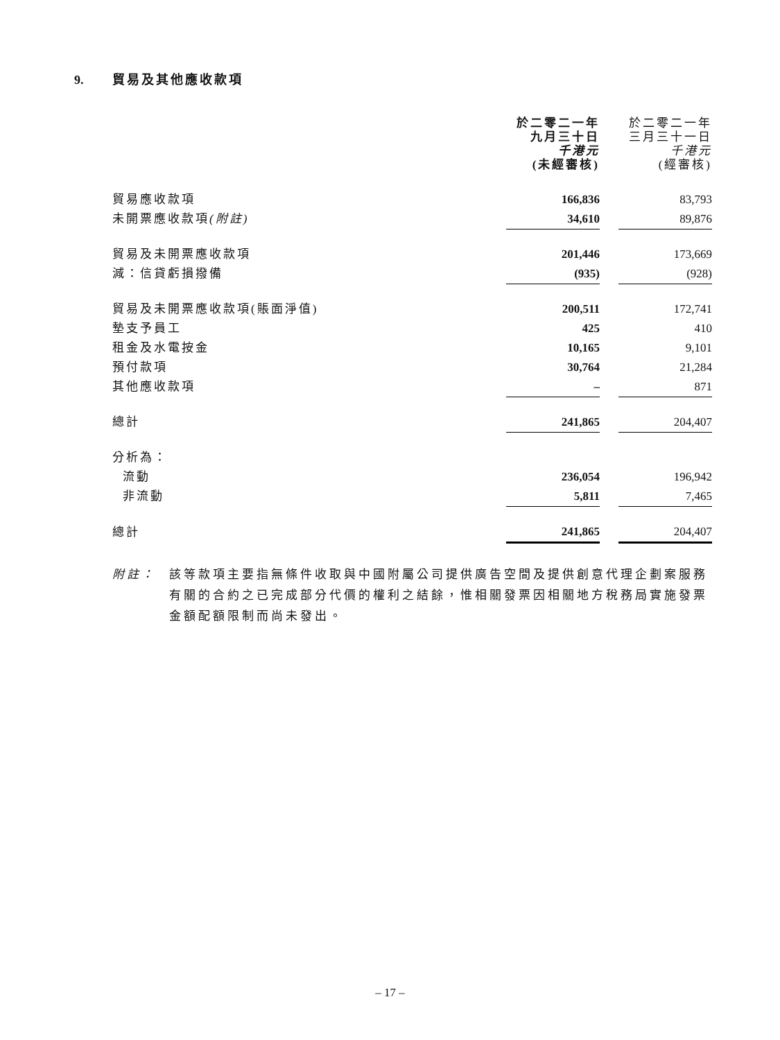9. 貿易及其他應收款項
| | 於二零二一年 九月三十日 千港元 (未經審核) | | 於二零二一年 三月三十一日 千港元 (經審核) |
| 貿易應收款項 | 166,836 | | 83,793 |
| 未開票應收款項 (附註) | 34,610 | | 89,876 |
| 貿易及未開票應收款項 | 201,446 | | 173,669 |
| 減：信貸虧損撥備 | (935) | | (928) |
| 貿易及未開票應收款項(賬面淨值) | 200,511 | | 172,741 |
| 墊支予員工 | 425 | | 410 |
| 租金及水電按金 | 10,165 | | 9,101 |
| 預付款項 | 30,764 | | 21,284 |
| 其他應收款項 | – | | 871 |
| 總計 | 241,865 | | 204,407 |
| 分析為： | | | |
| 流動 | 236,054 | | 196,942 |
| 非流動 | 5,811 | | 7,465 |
| 總計 | 241,865 | | 204,407 |
附註： 該等款項主要指無條件收取與中國附屬公司提供廣告空間及提供創意代理企劃案服務有關的合約之已完成部分代價的權利之結餘，惟相關發票因相關地方稅務局實施發票金額配額限制而尚未發出。
– 17 –